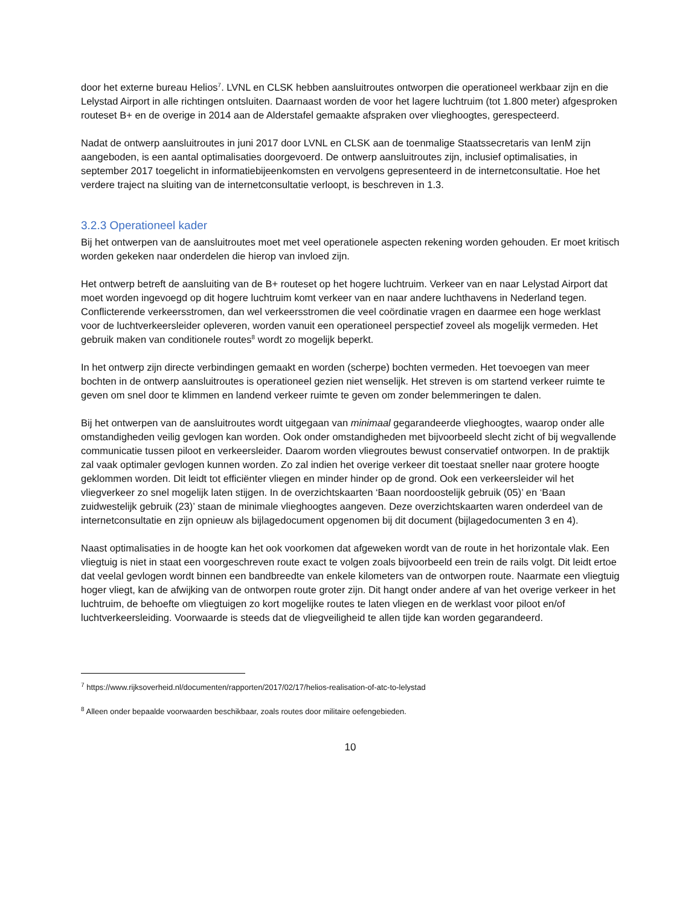door het externe bureau Helios<sup>7</sup>. LVNL en CLSK hebben aansluitroutes ontworpen die operationeel werkbaar zijn en die Lelystad Airport in alle richtingen ontsluiten. Daarnaast worden de voor het lagere luchtruim (tot 1.800 meter) afgesproken routeset B+ en de overige in 2014 aan de Alderstafel gemaakte afspraken over vlieghoogtes, gerespecteerd.
Nadat de ontwerp aansluitroutes in juni 2017 door LVNL en CLSK aan de toenmalige Staatssecretaris van IenM zijn aangeboden, is een aantal optimalisaties doorgevoerd. De ontwerp aansluitroutes zijn, inclusief optimalisaties, in september 2017 toegelicht in informatiebijeenkomsten en vervolgens gepresenteerd in de internetconsultatie. Hoe het verdere traject na sluiting van de internetconsultatie verloopt, is beschreven in 1.3.
3.2.3 Operationeel kader
Bij het ontwerpen van de aansluitroutes moet met veel operationele aspecten rekening worden gehouden. Er moet kritisch worden gekeken naar onderdelen die hierop van invloed zijn.
Het ontwerp betreft de aansluiting van de B+ routeset op het hogere luchtruim. Verkeer van en naar Lelystad Airport dat moet worden ingevoegd op dit hogere luchtruim komt verkeer van en naar andere luchthavens in Nederland tegen. Conflicterende verkeersstromen, dan wel verkeersstromen die veel coördinatie vragen en daarmee een hoge werklast voor de luchtverkeersleider opleveren, worden vanuit een operationeel perspectief zoveel als mogelijk vermeden. Het gebruik maken van conditionele routes<sup>8</sup> wordt zo mogelijk beperkt.
In het ontwerp zijn directe verbindingen gemaakt en worden (scherpe) bochten vermeden. Het toevoegen van meer bochten in de ontwerp aansluitroutes is operationeel gezien niet wenselijk. Het streven is om startend verkeer ruimte te geven om snel door te klimmen en landend verkeer ruimte te geven om zonder belemmeringen te dalen.
Bij het ontwerpen van de aansluitroutes wordt uitgegaan van minimaal gegarandeerde vlieghoogtes, waarop onder alle omstandigheden veilig gevlogen kan worden. Ook onder omstandigheden met bijvoorbeeld slecht zicht of bij wegvallende communicatie tussen piloot en verkeersleider. Daarom worden vliegroutes bewust conservatief ontworpen. In de praktijk zal vaak optimaler gevlogen kunnen worden. Zo zal indien het overige verkeer dit toestaat sneller naar grotere hoogte geklommen worden. Dit leidt tot efficiënter vliegen en minder hinder op de grond. Ook een verkeersleider wil het vliegverkeer zo snel mogelijk laten stijgen. In de overzichtskaarten ‘Baan noordoostelijk gebruik (05)’ en ‘Baan zuidwestelijk gebruik (23)’ staan de minimale vlieghoogtes aangeven. Deze overzichtskaarten waren onderdeel van de internetconsultatie en zijn opnieuw als bijlagedocument opgenomen bij dit document (bijlagedocumenten 3 en 4).
Naast optimalisaties in de hoogte kan het ook voorkomen dat afgeweken wordt van de route in het horizontale vlak. Een vliegtuig is niet in staat een voorgeschreven route exact te volgen zoals bijvoorbeeld een trein de rails volgt. Dit leidt ertoe dat veelal gevlogen wordt binnen een bandbreedte van enkele kilometers van de ontworpen route. Naarmate een vliegtuig hoger vliegt, kan de afwijking van de ontworpen route groter zijn. Dit hangt onder andere af van het overige verkeer in het luchtruim, de behoefte om vliegtuigen zo kort mogelijke routes te laten vliegen en de werklast voor piloot en/of luchtverkeersleiding. Voorwaarde is steeds dat de vliegveiligheid te allen tijde kan worden gegarandeerd.
<sup>7</sup> https://www.rijksoverheid.nl/documenten/rapporten/2017/02/17/helios-realisation-of-atc-to-lelystad
<sup>8</sup> Alleen onder bepaalde voorwaarden beschikbaar, zoals routes door militaire oefengebieden.
10